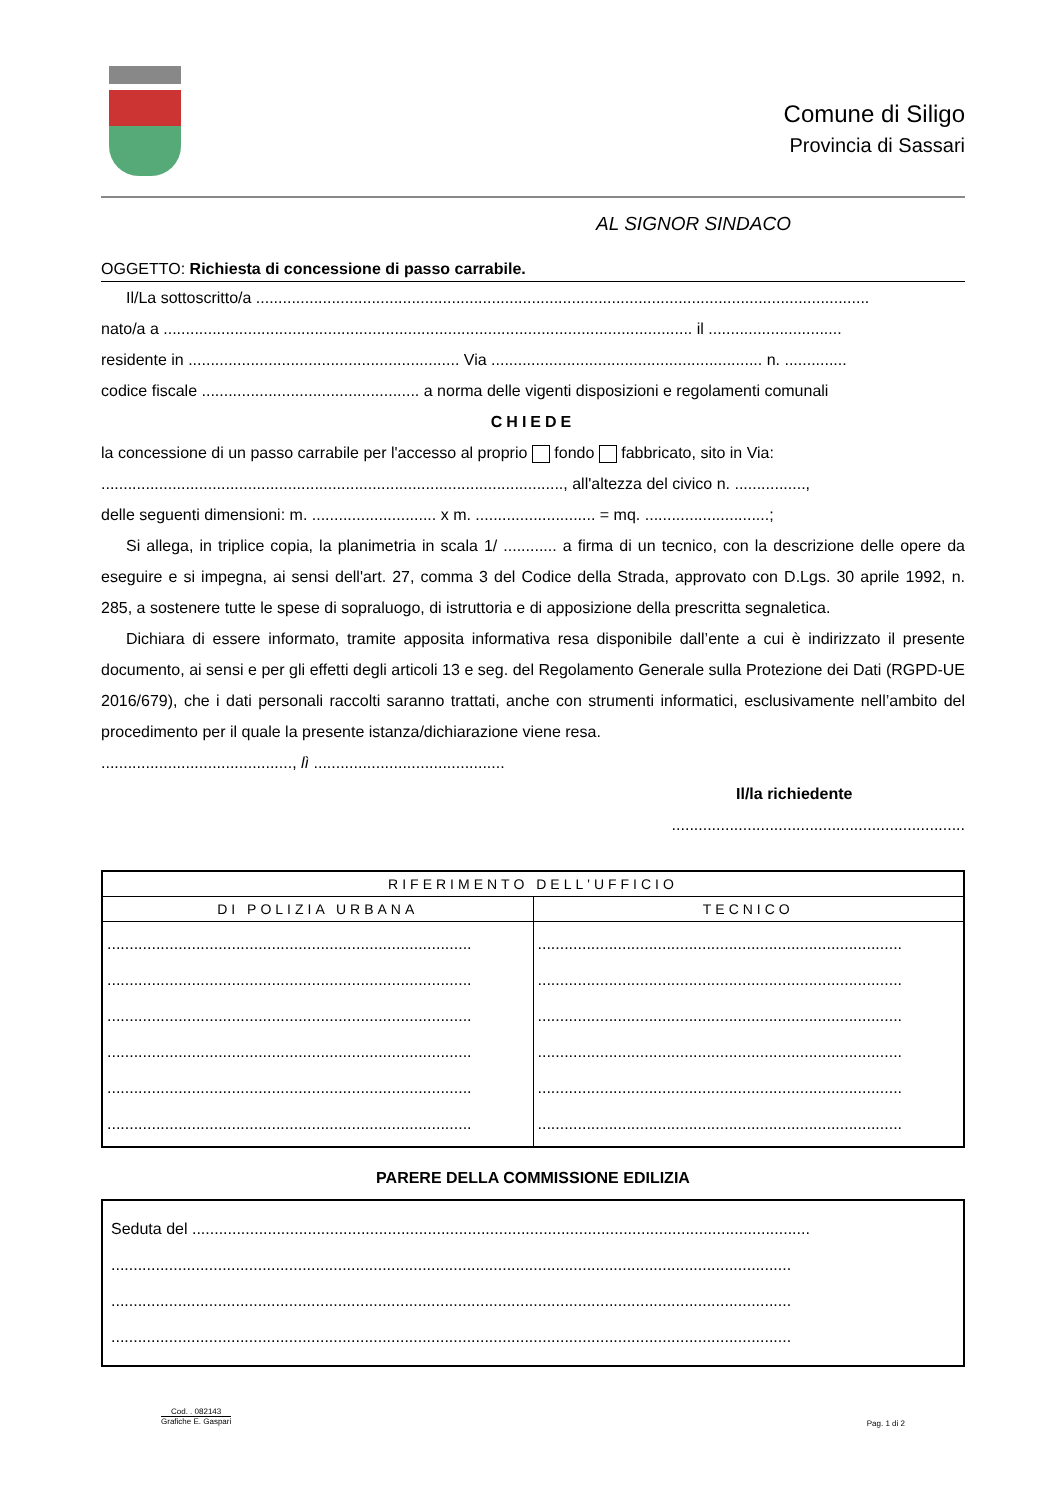Comune di Siligo
Provincia di Sassari
AL SIGNOR SINDACO
OGGETTO: Richiesta di concessione di passo carrabile.
Il/La sottoscritto/a ..........................................................................................................................................
nato/a a ....................................................................................................................... il ..............................
residente in ............................................................. Via ............................................................. n. ..............
codice fiscale ................................................. a norma delle vigenti disposizioni e regolamenti comunali
CHIEDE
la concessione di un passo carrabile per l'accesso al proprio fondo fabbricato, sito in Via:
........................................................................................................, all'altezza del civico n. ................,
delle seguenti dimensioni: m. ............................ x m. ........................... = mq. ............................;
Si allega, in triplice copia, la planimetria in scala 1/ ............ a firma di un tecnico, con la descrizione delle opere da eseguire e si impegna, ai sensi dell'art. 27, comma 3 del Codice della Strada, approvato con D.Lgs. 30 aprile 1992, n. 285, a sostenere tutte le spese di sopraluogo, di istruttoria e di apposizione della prescritta segnaletica.
Dichiara di essere informato, tramite apposita informativa resa disponibile dall’ente a cui è indirizzato il presente documento, ai sensi e per gli effetti degli articoli 13 e seg. del Regolamento Generale sulla Protezione dei Dati (RGPD-UE 2016/679), che i dati personali raccolti saranno trattati, anche con strumenti informatici, esclusivamente nell’ambito del procedimento per il quale la presente istanza/dichiarazione viene resa.
..........................................., lì ...........................................
Il/la richiedente
..................................................................
| RIFERIMENTO DELL'UFFICIO | |
| --- | --- |
| DI POLIZIA URBANA | TECNICO |
| .................................................................................. .................................................................................. .................................................................................. .................................................................................. .................................................................................. .................................................................................. | .................................................................................. .................................................................................. .................................................................................. .................................................................................. .................................................................................. .................................................................................. |
PARERE DELLA COMMISSIONE EDILIZIA
| Seduta del ........................................................................................................................................... ......................................................................................................................................................... ......................................................................................................................................................... ......................................................................................................................................................... |
Cod. . 082143
Grafiche E. Gaspari
Pag. 1 di 2